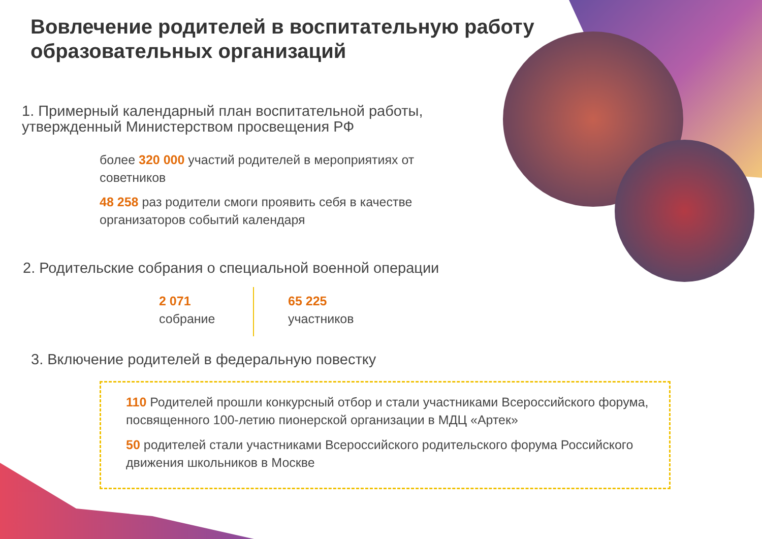Вовлечение родителей в воспитательную работу
образовательных организаций
1. Примерный календарный план воспитательной работы,
утвержденный Министерством просвещения РФ
более 320 000 участий родителей в мероприятиях от советников
48 258 раз родители смоги проявить себя в качестве организаторов событий календаря
2. Родительские собрания о специальной военной операции
2 071
собрание
65 225
участников
3. Включение родителей в федеральную повестку
110 Родителей прошли конкурсный отбор и стали участниками Всероссийского форума, посвященного 100-летию пионерской организации в МДЦ «Артек»
50 родителей стали участниками Всероссийского родительского форума Российского движения школьников в Москве